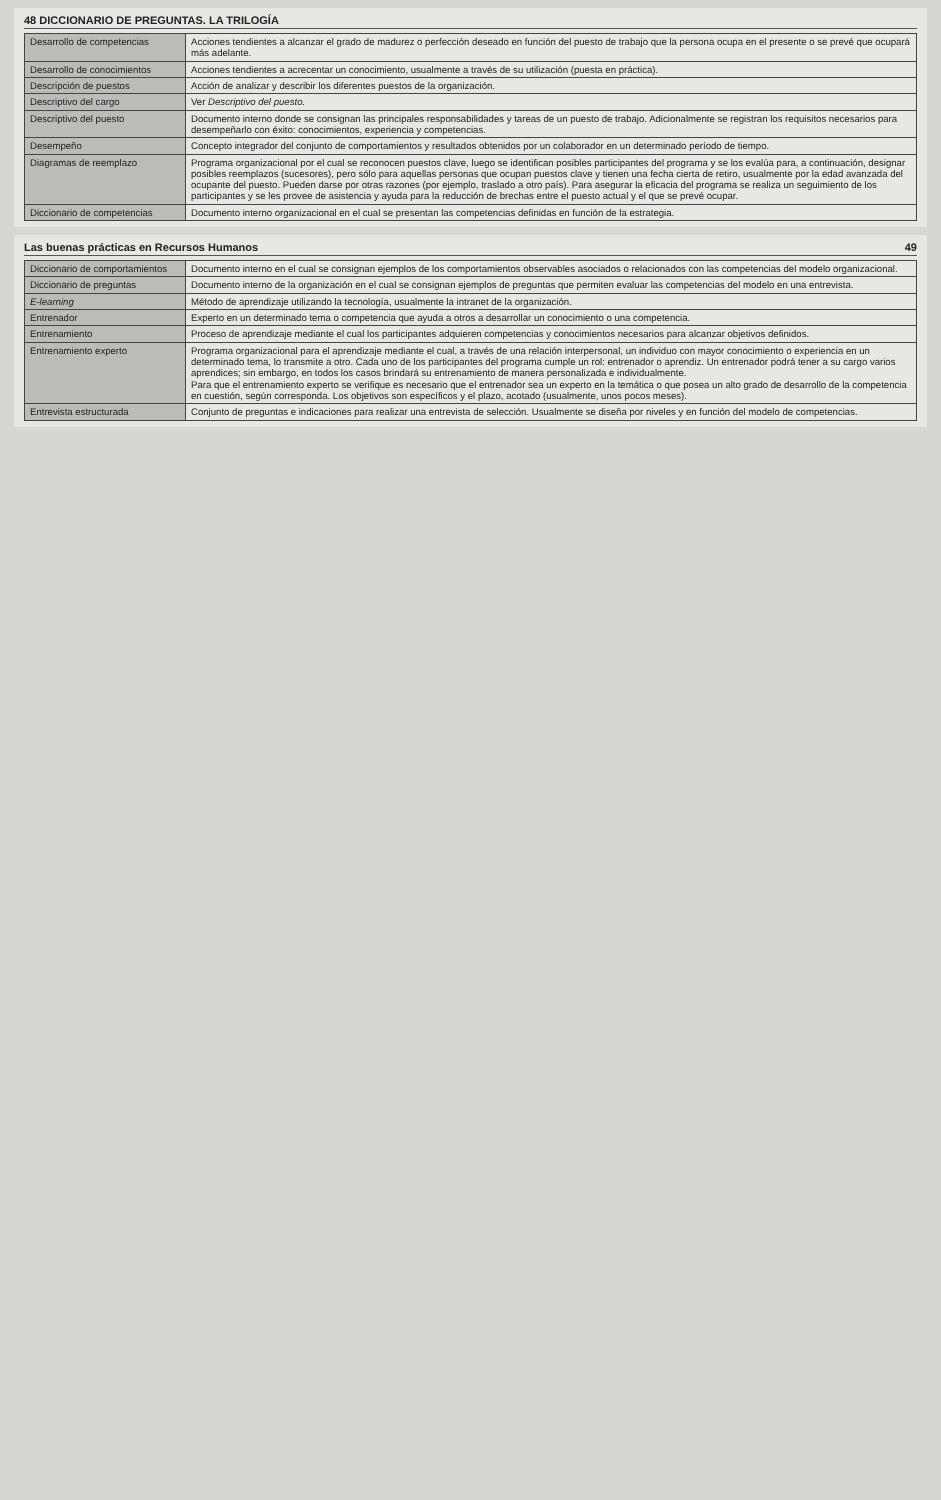48 DICCIONARIO DE PREGUNTAS. LA TRILOGÍA
| Desarrollo de competencias | Acciones tendientes a alcanzar el grado de madurez o perfección deseado en función del puesto de trabajo que la persona ocupa en el presente o se prevé que ocupará más adelante. |
| Desarrollo de conocimientos | Acciones tendientes a acrecentar un conocimiento, usualmente a través de su utilización (puesta en práctica). |
| Descripción de puestos | Acción de analizar y describir los diferentes puestos de la organización. |
| Descriptivo del cargo | Ver Descriptivo del puesto. |
| Descriptivo del puesto | Documento interno donde se consignan las principales responsabilidades y tareas de un puesto de trabajo. Adicionalmente se registran los requisitos necesarios para desempeñarlo con éxito: conocimientos, experiencia y competencias. |
| Desempeño | Concepto integrador del conjunto de comportamientos y resultados obtenidos por un colaborador en un determinado período de tiempo. |
| Diagramas de reemplazo | Programa organizacional por el cual se reconocen puestos clave, luego se identifican posibles participantes del programa y se los evalúa para, a continuación, designar posibles reemplazos (sucesores), pero sólo para aquellas personas que ocupan puestos clave y tienen una fecha cierta de retiro, usualmente por la edad avanzada del ocupante del puesto. Pueden darse por otras razones (por ejemplo, traslado a otro país). Para asegurar la eficacia del programa se realiza un seguimiento de los participantes y se les provee de asistencia y ayuda para la reducción de brechas entre el puesto actual y el que se prevé ocupar. |
| Diccionario de competencias | Documento interno organizacional en el cual se presentan las competencias definidas en función de la estrategia. |
Las buenas prácticas en Recursos Humanos 49
| Diccionario de comportamientos | Documento interno en el cual se consignan ejemplos de los comportamientos observables asociados o relacionados con las competencias del modelo organizacional. |
| Diccionario de preguntas | Documento interno de la organización en el cual se consignan ejemplos de preguntas que permiten evaluar las competencias del modelo en una entrevista. |
| E-learning | Método de aprendizaje utilizando la tecnología, usualmente la intranet de la organización. |
| Entrenador | Experto en un determinado tema o competencia que ayuda a otros a desarrollar un conocimiento o una competencia. |
| Entrenamiento | Proceso de aprendizaje mediante el cual los participantes adquieren competencias y conocimientos necesarios para alcanzar objetivos definidos. |
| Entrenamiento experto | Programa organizacional para el aprendizaje mediante el cual, a través de una relación interpersonal, un individuo con mayor conocimiento o experiencia en un determinado tema, lo transmite a otro. Cada uno de los participantes del programa cumple un rol: entrenador o aprendiz. Un entrenador podrá tener a su cargo varios aprendices; sin embargo, en todos los casos brindará su entrenamiento de manera personalizada e individualmente. Para que el entrenamiento experto se verifique es necesario que el entrenador sea un experto en la temática o que posea un alto grado de desarrollo de la competencia en cuestión, según corresponda. Los objetivos son específicos y el plazo, acotado (usualmente, unos pocos meses). |
| Entrevista estructurada | Conjunto de preguntas e indicaciones para realizar una entrevista de selección. Usualmente se diseña por niveles y en función del modelo de competencias. |